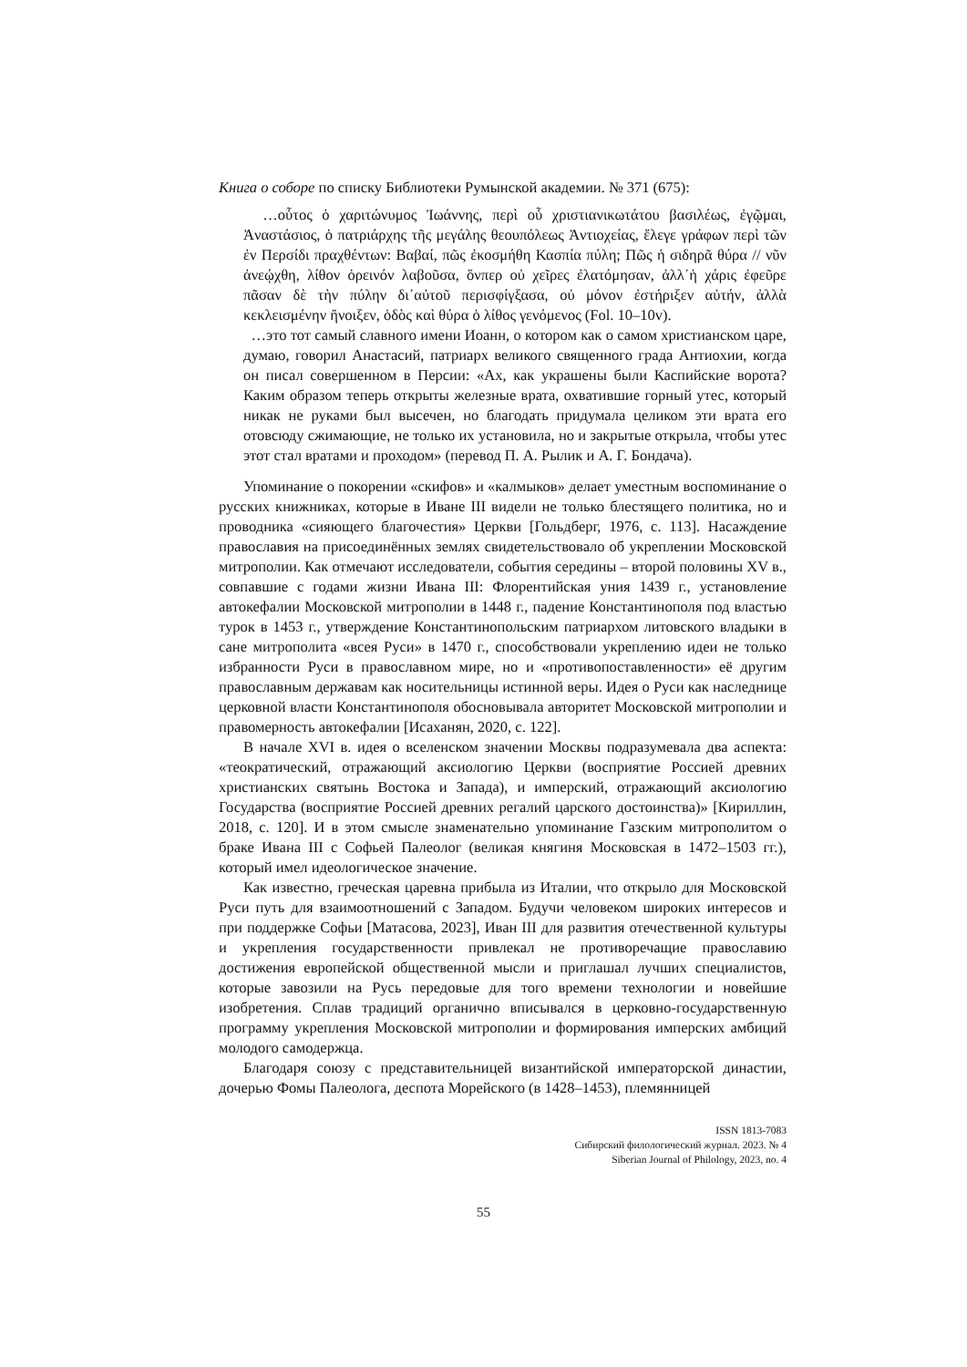Книга о соборе по списку Библиотеки Румынской академии. № 371 (675):
…οὗτος ὁ χαριτώνυμος Ἰωάννης, περὶ οὗ χριστιανικωτάτου βασιλέως, ἐγῷμαι, Ἀναστάσιος, ὁ πατριάρχης τῆς μεγάλης θεουπόλεως Ἀντιοχείας, ἔλεγε γράφων περὶ τῶν ἐν Περσίδι πραχθέντων: Βαβαί, πῶς ἐκοσμήθη Κασπία πύλη; Πῶς ἡ σιδηρᾶ θύρα // νῦν ἀνεῴχθη, λίθον ὀρεινόν λαβοῦσα, ὅνπερ οὐ χεῖρες ἐλατόμησαν, ἀλλ᾽ἡ χάρις ἐφεῦρε πᾶσαν δὲ τὴν πύλην δι᾽αὐτοῦ περισφίγξασα, οὐ μόνον ἐστήριξεν αὐτήν, ἀλλὰ κεκλεισμένην ἤνοιξεν, ὁδὸς καὶ θύρα ὁ λίθος γενόμενος (Fol. 10–10v).
…это тот самый славного имени Иоанн, о котором как о самом христианском царе, думаю, говорил Анастасий, патриарх великого священного града Антиохии, когда он писал совершенном в Персии: «Ах, как украшены были Каспийские ворота? Каким образом теперь открыты железные врата, охватившие горный утес, который никак не руками был высечен, но благодать придумала целиком эти врата его отовсюду сжимающие, не только их установила, но и закрытые открыла, чтобы утес этот стал вратами и проходом» (перевод П. А. Рылик и А. Г. Бондача).
Упоминание о покорении «скифов» и «калмыков» делает уместным воспоминание о русских книжниках, которые в Иване III видели не только блестящего политика, но и проводника «сияющего благочестия» Церкви [Гольдберг, 1976, с. 113]. Насаждение православия на присоединённых землях свидетельствовало об укреплении Московской митрополии. Как отмечают исследователи, события середины – второй половины XV в., совпавшие с годами жизни Ивана III: Флорентийская уния 1439 г., установление автокефалии Московской митрополии в 1448 г., падение Константинополя под властью турок в 1453 г., утверждение Константинопольским патриархом литовского владыки в сане митрополита «всея Руси» в 1470 г., способствовали укреплению идеи не только избранности Руси в православном мире, но и «противопоставленности» её другим православным державам как носительницы истинной веры. Идея о Руси как наследнице церковной власти Константинополя обосновывала авторитет Московской митрополии и правомерность автокефалии [Исаханян, 2020, с. 122].
В начале XVI в. идея о вселенском значении Москвы подразумевала два аспекта: «теократический, отражающий аксиологию Церкви (восприятие Россией древних христианских святынь Востока и Запада), и имперский, отражающий аксиологию Государства (восприятие Россией древних регалий царского достоинства)» [Кириллин, 2018, с. 120]. И в этом смысле знаменательно упоминание Газским митрополитом о браке Ивана III с Софьей Палеолог (великая княгиня Московская в 1472–1503 гг.), который имел идеологическое значение.
Как известно, греческая царевна прибыла из Италии, что открыло для Московской Руси путь для взаимоотношений с Западом. Будучи человеком широких интересов и при поддержке Софьи [Матасова, 2023], Иван III для развития отечественной культуры и укрепления государственности привлекал не противоречащие православию достижения европейской общественной мысли и приглашал лучших специалистов, которые завозили на Русь передовые для того времени технологии и новейшие изобретения. Сплав традиций органично вписывался в церковно-государственную программу укрепления Московской митрополии и формирования имперских амбиций молодого самодержца.
Благодаря союзу с представительницей византийской императорской династии, дочерью Фомы Палеолога, деспота Морейского (в 1428–1453), племянницей
ISSN 1813-7083
Сибирский филологический журнал. 2023. № 4
Siberian Journal of Philology, 2023, no. 4
55